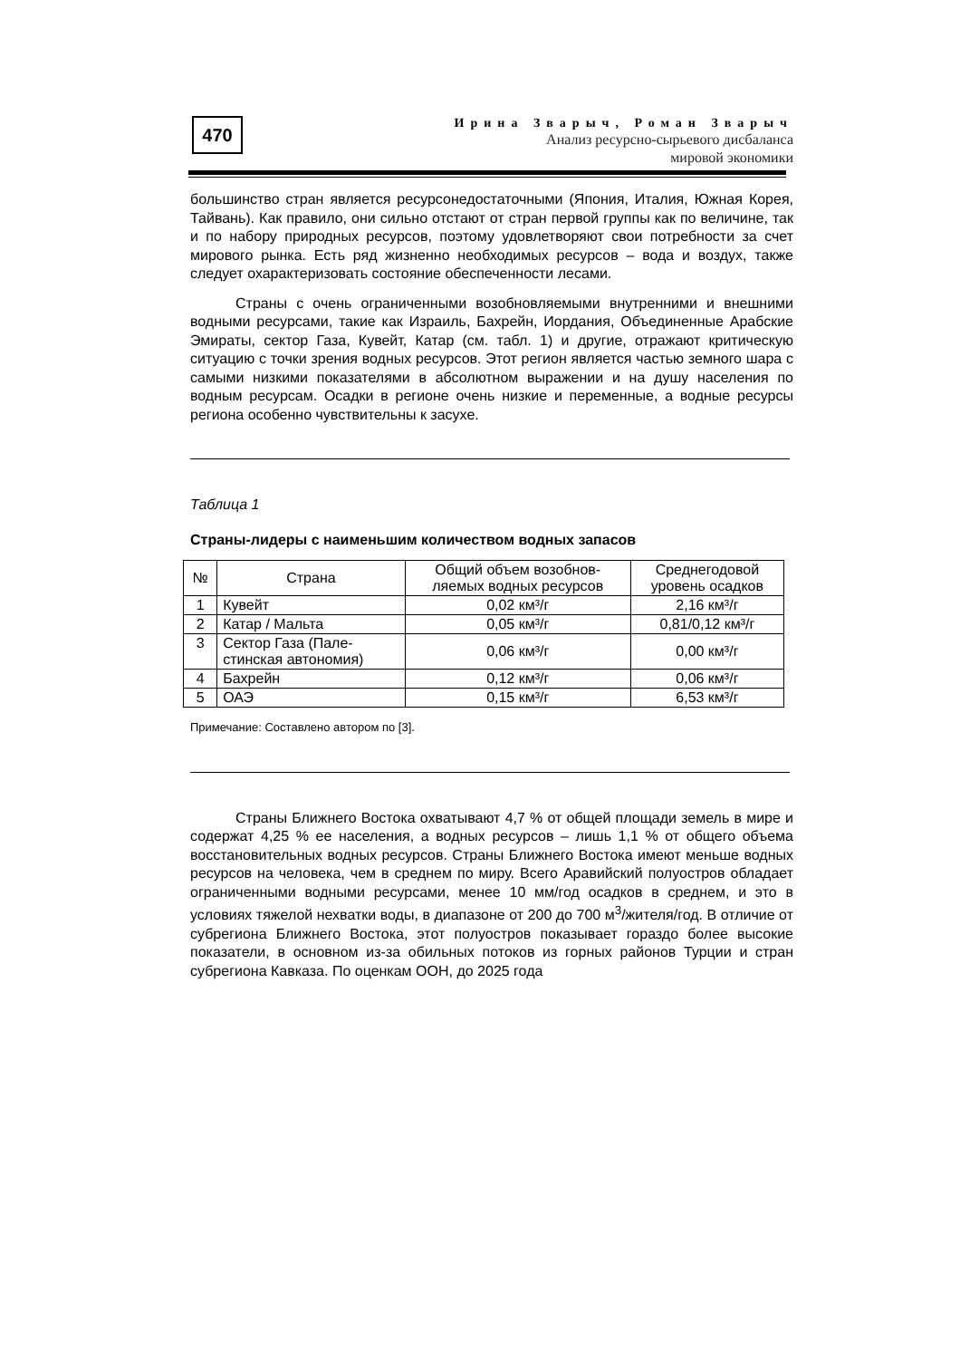470
Ирина Зварыч, Роман Зварыч
Анализ ресурсно-сырьевого дисбаланса
мировой экономики
большинство стран является ресурсонедостаточными (Япония, Италия, Южная Корея, Тайвань). Как правило, они сильно отстают от стран первой группы как по величине, так и по набору природных ресурсов, поэтому удовлетворяют свои потребности за счет мирового рынка. Есть ряд жизненно необходимых ресурсов – вода и воздух, также следует охарактеризовать состояние обеспеченности лесами.
Страны с очень ограниченными возобновляемыми внутренними и внешними водными ресурсами, такие как Израиль, Бахрейн, Иордания, Объединенные Арабские Эмираты, сектор Газа, Кувейт, Катар (см. табл. 1) и другие, отражают критическую ситуацию с точки зрения водных ресурсов. Этот регион является частью земного шара с самыми низкими показателями в абсолютном выражении и на душу населения по водным ресурсам. Осадки в регионе очень низкие и переменные, а водные ресурсы региона особенно чувствительны к засухе.
Таблица 1
Страны-лидеры с наименьшим количеством водных запасов
| № | Страна | Общий объем возобнов- ляемых водных ресурсов | Среднегодовой уровень осадков |
| --- | --- | --- | --- |
| 1 | Кувейт | 0,02 км³/г | 2,16 км³/г |
| 2 | Катар / Мальта | 0,05 км³/г | 0,81/0,12 км³/г |
| 3 | Сектор Газа (Пале- стинская автономия) | 0,06 км³/г | 0,00 км³/г |
| 4 | Бахрейн | 0,12 км³/г | 0,06 км³/г |
| 5 | ОАЭ | 0,15 км³/г | 6,53 км³/г |
Примечание: Составлено автором по [3].
Страны Ближнего Востока охватывают 4,7 % от общей площади земель в мире и содержат 4,25 % ее населения, а водных ресурсов – лишь 1,1 % от общего объема восстановительных водных ресурсов. Страны Ближнего Востока имеют меньше водных ресурсов на человека, чем в среднем по миру. Всего Аравийский полуостров обладает ограниченными водными ресурсами, менее 10 мм/год осадков в среднем, и это в условиях тяжелой нехватки воды, в диапазоне от 200 до 700 м<sup>3</sup>/жителя/год. В отличие от субрегиона Ближнего Востока, этот полуостров показывает гораздо более высокие показатели, в основном из-за обильных потоков из горных районов Турции и стран субрегиона Кавказа. По оценкам ООН, до 2025 года